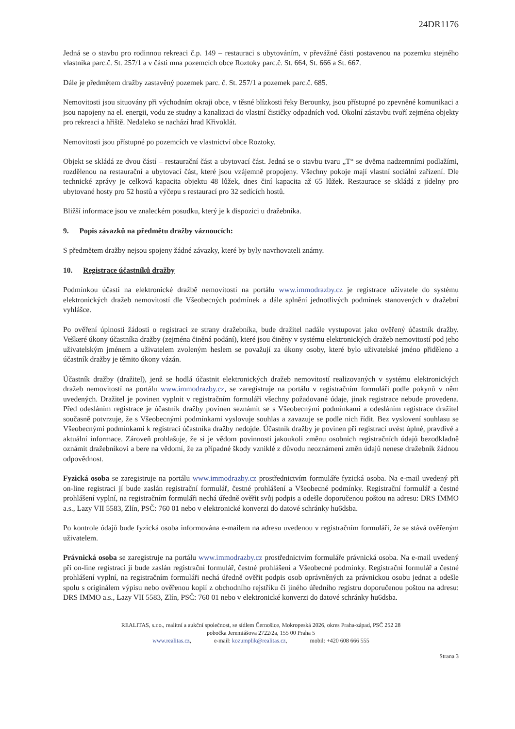24DR1176
Jedná se o stavbu pro rodinnou rekreaci č.p. 149 – restauraci s ubytováním, v převážné části postavenou na pozemku stejného vlastníka parc.č. St. 257/1 a v části mna pozemcích obce Roztoky parc.č. St. 664, St. 666 a St. 667.
Dále je předmětem dražby zastavěný pozemek parc. č. St. 257/1 a pozemek parc.č. 685.
Nemovitosti jsou situovány při východním okraji obce, v těsné blízkosti řeky Berounky, jsou přístupné po zpevněné komunikaci a jsou napojeny na el. energii, vodu ze studny a kanalizaci do vlastní čističky odpadních vod. Okolní zástavbu tvoří zejména objekty pro rekreaci a hřiště. Nedaleko se nachází hrad Křivoklát.
Nemovitosti jsou přístupné po pozemcích ve vlastnictví obce Roztoky.
Objekt se skládá ze dvou částí – restaurační část a ubytovací část. Jedná se o stavbu tvaru „T“ se dvěma nadzemními podlažími, rozdělenou na restaurační a ubytovací část, které jsou vzájemně propojeny. Všechny pokoje mají vlastní sociální zařízení. Dle technické zprávy je celková kapacita objektu 48 lůžek, dnes činí kapacita až 65 lůžek. Restaurace se skládá z jídelny pro ubytované hosty pro 52 hostů a výčepu s restaurací pro 32 sedících hostů.
Bližší informace jsou ve znaleckém posudku, který je k dispozici u dražebníka.
9. Popis závazků na předmětu dražby váznoucích:
S předmětem dražby nejsou spojeny žádné závazky, které by byly navrhovateli známy.
10. Registrace účastníků dražby
Podmínkou účasti na elektronické dražbě nemovitostí na portálu www.immodrazby.cz je registrace uživatele do systému elektronických dražeb nemovitostí dle Všeobecných podmínek a dále splnění jednotlivých podmínek stanovených v dražební vyhlášce.
Po ověření úplnosti žádosti o registraci ze strany dražebníka, bude dražitel nadále vystupovat jako ověřený účastník dražby. Veškeré úkony účastníka dražby (zejména činěná podání), které jsou činěny v systému elektronických dražeb nemovitostí pod jeho uživatelským jménem a uživatelem zvoleným heslem se považují za úkony osoby, které bylo uživatelské jméno přiděleno a účastník dražby je těmito úkony vázán.
Účastník dražby (dražitel), jenž se hodlá účastnit elektronických dražeb nemovitostí realizovaných v systému elektronických dražeb nemovitostí na portálu www.immodrazby.cz, se zaregistruje na portálu v registračním formuláři podle pokynů v něm uvedených. Dražitel je povinen vyplnit v registračním formuláři všechny požadované údaje, jinak registrace nebude provedena. Před odesláním registrace je účastník dražby povinen seznámit se s Všeobecnými podmínkami a odesláním registrace dražitel současně potvrzuje, že s Všeobecnými podmínkami vyslovuje souhlas a zavazuje se podle nich řídit. Bez vyslovení souhlasu se Všeobecnými podmínkami k registraci účastníka dražby nedojde. Účastník dražby je povinen při registraci uvést úplné, pravdivé a aktuální informace. Zároveň prohlašuje, že si je vědom povinnosti jakoukoli změnu osobních registračních údajů bezodkladně oznámit dražebníkovi a bere na vědomí, že za případné škody vzniklé z důvodu neoznámení změn údajů nenese dražebník žádnou odpovědnost.
Fyzická osoba se zaregistruje na portálu www.immodrazby.cz prostřednictvím formuláře fyzická osoba. Na e-mail uvedený při on-line registraci jí bude zaslán registrační formulář, čestné prohlášení a Všeobecné podmínky. Registrační formulář a čestné prohlášení vyplní, na registračním formuláři nechá úředně ověřit svůj podpis a odešle doporučenou poštou na adresu: DRS IMMO a.s., Lazy VII 5583, Zlín, PSČ: 760 01 nebo v elektronické konverzi do datové schránky hu6dsba.
Po kontrole údajů bude fyzická osoba informována e-mailem na adresu uvedenou v registračním formuláři, že se stává ověřeným uživatelem.
Právnická osoba se zaregistruje na portálu www.immodrazby.cz prostřednictvím formuláře právnická osoba. Na e-mail uvedený při on-line registraci jí bude zaslán registrační formulář, čestné prohlášení a Všeobecné podmínky. Registrační formulář a čestné prohlášení vyplní, na registračním formuláři nechá úředně ověřit podpis osob oprávněných za právnickou osobu jednat a odešle spolu s originálem výpisu nebo ověřenou kopií z obchodního rejstříku či jiného úředního registru doporučenou poštou na adresu: DRS IMMO a.s., Lazy VII 5583, Zlín, PSČ: 760 01 nebo v elektronické konverzi do datové schránky hu6dsba.
REALITAS, s.r.o., realitní a aukční společnost, se sídlem Černošice, Mokropeská 2026, okres Praha-západ, PSČ 252 28
pobočka Jeremiášova 2722/2a, 155 00 Praha 5
www.realitas.cz, e-mail: kozumplik@realitas.cz, mobil: +420 608 666 555
Strana 3